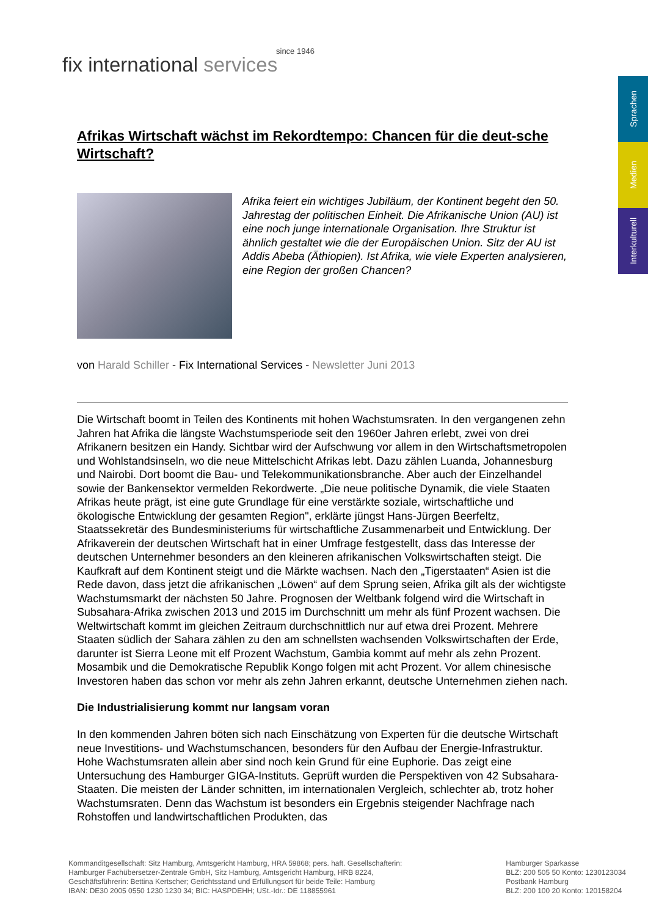since 1946
fix international services
Sprachen
Medien
Interkulturell
Afrikas Wirtschaft wächst im Rekordtempo: Chancen für die deut-sche Wirtschaft?
Afrika feiert ein wichtiges Jubiläum, der Kontinent begeht den 50. Jahrestag der politischen Einheit. Die Afrikanische Union (AU) ist eine noch junge internationale Organisation. Ihre Struktur ist ähnlich gestaltet wie die der Europäischen Union. Sitz der AU ist Addis Abeba (Äthiopien). Ist Afrika, wie viele Experten analysieren, eine Region der großen Chancen?
von Harald Schiller - Fix International Services - Newsletter Juni 2013
Die Wirtschaft boomt in Teilen des Kontinents mit hohen Wachstumsraten. In den vergangenen zehn Jahren hat Afrika die längste Wachstumsperiode seit den 1960er Jahren erlebt, zwei von drei Afrikanern besitzen ein Handy. Sichtbar wird der Aufschwung vor allem in den Wirtschaftsmetropolen und Wohlstandsinseln, wo die neue Mittelschicht Afrikas lebt. Dazu zählen Luanda, Johannesburg und Nairobi. Dort boomt die Bau- und Telekommunikationsbranche. Aber auch der Einzelhandel sowie der Bankensektor vermelden Rekordwerte. „Die neue politische Dynamik, die viele Staaten Afrikas heute prägt, ist eine gute Grundlage für eine verstärkte soziale, wirtschaftliche und ökologische Entwicklung der gesamten Region", erklärte jüngst Hans-Jürgen Beerfeltz, Staatssekretär des Bundesministeriums für wirtschaftliche Zusammenarbeit und Entwicklung. Der Afrikaverein der deutschen Wirtschaft hat in einer Umfrage festgestellt, dass das Interesse der deutschen Unternehmer besonders an den kleineren afrikanischen Volkswirtschaften steigt. Die Kaufkraft auf dem Kontinent steigt und die Märkte wachsen. Nach den „Tigerstaaten“ Asien ist die Rede davon, dass jetzt die afrikanischen „Löwen“ auf dem Sprung seien, Afrika gilt als der wichtigste Wachstumsmarkt der nächsten 50 Jahre. Prognosen der Weltbank folgend wird die Wirtschaft in Subsahara-Afrika zwischen 2013 und 2015 im Durchschnitt um mehr als fünf Prozent wachsen. Die Weltwirtschaft kommt im gleichen Zeitraum durchschnittlich nur auf etwa drei Prozent. Mehrere Staaten südlich der Sahara zählen zu den am schnellsten wachsenden Volkswirtschaften der Erde, darunter ist Sierra Leone mit elf Prozent Wachstum, Gambia kommt auf mehr als zehn Prozent. Mosambik und die Demokratische Republik Kongo folgen mit acht Prozent. Vor allem chinesische Investoren haben das schon vor mehr als zehn Jahren erkannt, deutsche Unternehmen ziehen nach.
Die Industrialisierung kommt nur langsam voran
In den kommenden Jahren böten sich nach Einschätzung von Experten für die deutsche Wirtschaft neue Investitions- und Wachstumschancen, besonders für den Aufbau der Energie-Infrastruktur. Hohe Wachstumsraten allein aber sind noch kein Grund für eine Euphorie. Das zeigt eine Untersuchung des Hamburger GIGA-Instituts. Geprüft wurden die Perspektiven von 42 Subsahara-Staaten. Die meisten der Länder schnitten, im internationalen Vergleich, schlechter ab, trotz hoher Wachstumsraten. Denn das Wachstum ist besonders ein Ergebnis steigender Nachfrage nach Rohstoffen und landwirtschaftlichen Produkten, das
Kommanditgesellschaft: Sitz Hamburg, Amtsgericht Hamburg, HRA 59868; pers. haft. Gesellschafterin:
Hamburger Fachübersetzer-Zentrale GmbH, Sitz Hamburg, Amtsgericht Hamburg, HRB 8224,
Geschäftsführerin: Bettina Kertscher; Gerichtsstand und Erfüllungsort für beide Teile: Hamburg
IBAN: DE30 2005 0550 1230 1230 34; BIC: HASPDEHH; USt.-Idr.: DE 118855961
Hamburger Sparkasse
BLZ: 200 505 50 Konto: 1230123034
Postbank Hamburg
BLZ: 200 100 20 Konto: 120158204